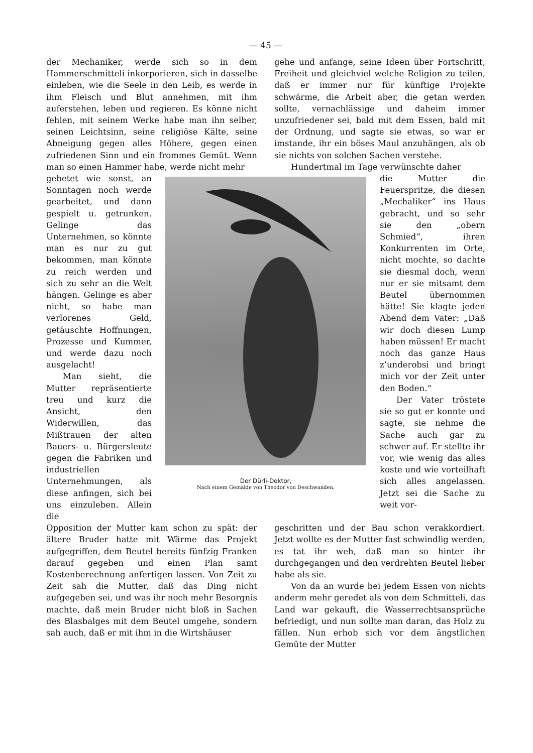— 45 —
der Mechaniker, werde sich so in dem Hammerschmitteli inkorporieren, sich in dasselbe einleben, wie die Seele in den Leib, es werde in ihm Fleisch und Blut annehmen, mit ihm auferstehen, leben und regieren. Es könne nicht fehlen, mit seinem Werke habe man ihn selber, seinen Leichtsinn, seine religiöse Kälte, seine Abneigung gegen alles Höhere, gegen einen zufriedenen Sinn und ein frommes Gemüt. Wenn man so einen Hammer habe, werde nicht mehr
gehe und anfange, seine Ideen über Fortschritt, Freiheit und gleichviel welche Religion zu teilen, daß er immer nur für künftige Projekte schwärme, die Arbeit aber, die getan werden sollte, vernachlässige und daheim immer unzufriedener sei, bald mit dem Essen, bald mit der Ordnung, und sagte sie etwas, so war er imstande, ihr ein böses Maul anzuhängen, als ob sie nichts von solchen Sachen verstehe.
Hundertmal im Tage verwünschte daher
gebetet wie sonst, an Sonntagen noch werde gearbeitet, und dann gespielt u. getrunken. Gelinge das Unternehmen, so könnte man es nur zu gut bekommen, man könnte zu reich werden und sich zu sehr an die Welt hängen. Gelinge es aber nicht, so habe man verlorenes Geld, getäuschte Hoffnungen, Prozesse und Kummer, und werde dazu noch ausgelacht!
Man sieht, die Mutter repräsentierte treu und kurz die Ansicht, den Widerwillen, das Mißtrauen der alten Bauers- u. Bürgersleute gegen die Fabriken und industriellen Unternehmungen, als diese anfingen, sich bei uns einzuleben. Allein die
Der Dürli-Doktor,
Nach einem Gemälde von Theodor von Deschwanden.
die Mutter die Feuerspritze, die diesen „Mechaliker“ ins Haus gebracht, und so sehr sie den „obern Schmied“, ihren Konkurrenten im Orte, nicht mochte, so dachte sie diesmal doch, wenn nur er sie mitsamt dem Beutel übernommen hätte! Sie klagte jeden Abend dem Vater: „Daß wir doch diesen Lump haben müssen! Er macht noch das ganze Haus z’underobsi und bringt mich vor der Zeit unter den Boden.“
Der Vater tröstete sie so gut er konnte und sagte, sie nehme die Sache auch gar zu schwer auf. Er stellte ihr vor, wie wenig das alles koste und wie vorteilhaft sich alles angelassen. Jetzt sei die Sache zu weit vor-
Opposition der Mutter kam schon zu spät: der ältere Bruder hatte mit Wärme das Projekt aufgegriffen, dem Beutel bereits fünfzig Franken darauf gegeben und einen Plan samt Kostenberechnung anfertigen lassen. Von Zeit zu Zeit sah die Mutter, daß das Ding nicht aufgegeben sei, und was ihr noch mehr Besorgnis machte, daß mein Bruder nicht bloß in Sachen des Blasbalges mit dem Beutel umgehe, sondern sah auch, daß er mit ihm in die Wirtshäuser
geschritten und der Bau schon verakkordiert. Jetzt wollte es der Mutter fast schwindlig werden, es tat ihr weh, daß man so hinter ihr durchgegangen und den verdrehten Beutel lieber habe als sie.
Von da an wurde bei jedem Essen von nichts anderm mehr geredet als von dem Schmitteli, das Land war gekauft, die Wasserrechtsansprüche befriedigt, und nun sollte man daran, das Holz zu fällen. Nun erhob sich vor dem ängstlichen Gemüte der Mutter